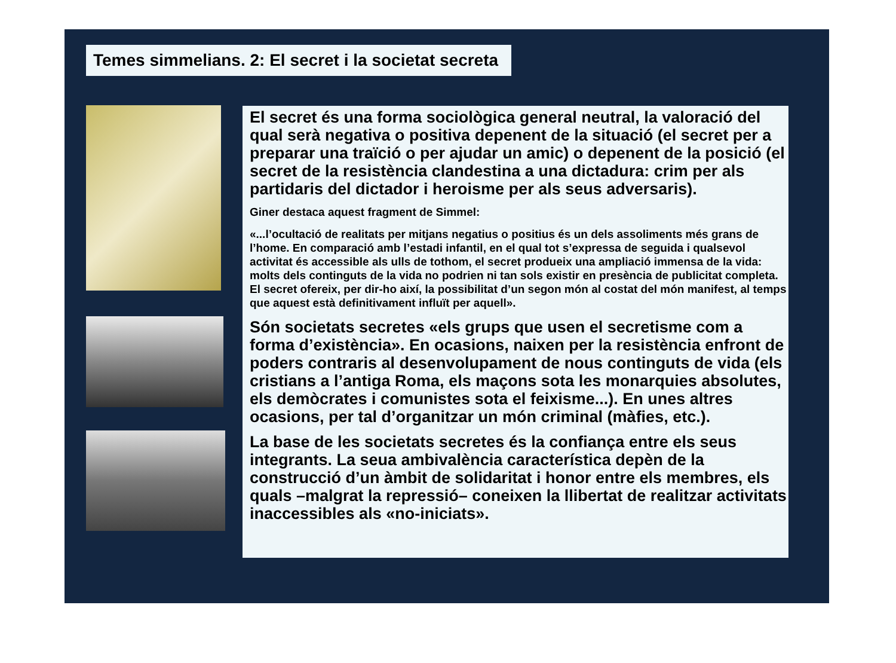Temes simmelians. 2: El secret i la societat secreta
El secret és una forma sociològica general neutral, la valoració del qual serà negativa o positiva depenent de la situació (el secret per a preparar una traïció o per ajudar un amic) o depenent de la posició (el secret de la resistència clandestina a una dictadura: crim per als partidaris del dictador i heroisme per als seus adversaris).
Giner destaca aquest fragment de Simmel:
«...l’ocultació de realitats per mitjans negatius o positius és un dels assoliments més grans de l’home. En comparació amb l’estadi infantil, en el qual tot s’expressa de seguida i qualsevol activitat és accessible als ulls de tothom, el secret produeix una ampliació immensa de la vida: molts dels continguts de la vida no podrien ni tan sols existir en presència de publicitat completa. El secret ofereix, per dir-ho així, la possibilitat d’un segon món al costat del món manifest, al temps que aquest està definitivament influït per aquell».
Són societats secretes «els grups que usen el secretisme com a forma d’existència». En ocasions, naixen per la resistència enfront de poders contraris al desenvolupament de nous continguts de vida (els cristians a l’antiga Roma, els maçons sota les monarquies absolutes, els demòcrates i comunistes sota el feixisme...). En unes altres ocasions, per tal d’organitzar un món criminal (màfies, etc.).
La base de les societats secretes és la confiança entre els seus integrants. La seua ambivalència característica depèn de la construcció d’un àmbit de solidaritat i honor entre els membres, els quals –malgrat la repressió– coneixen la llibertat de realitzar activitats inaccessibles als «no-iniciats».